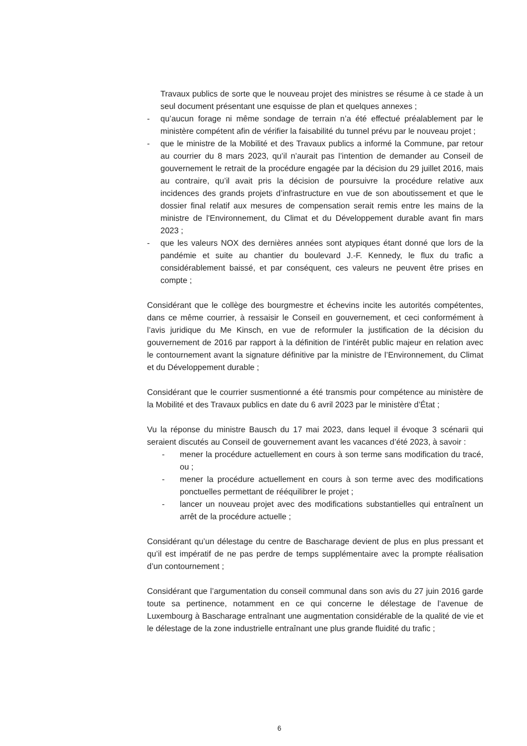Travaux publics de sorte que le nouveau projet des ministres se résume à ce stade à un seul document présentant une esquisse de plan et quelques annexes ;
- qu’aucun forage ni même sondage de terrain n’a été effectué préalablement par le ministère compétent afin de vérifier la faisabilité du tunnel prévu par le nouveau projet ;
- que le ministre de la Mobilité et des Travaux publics a informé la Commune, par retour au courrier du 8 mars 2023, qu’il n’aurait pas l’intention de demander au Conseil de gouvernement le retrait de la procédure engagée par la décision du 29 juillet 2016, mais au contraire, qu’il avait pris la décision de poursuivre la procédure relative aux incidences des grands projets d’infrastructure en vue de son aboutissement et que le dossier final relatif aux mesures de compensation serait remis entre les mains de la ministre de l'Environnement, du Climat et du Développement durable avant fin mars 2023 ;
- que les valeurs NOX des dernières années sont atypiques étant donné que lors de la pandémie et suite au chantier du boulevard J.-F. Kennedy, le flux du trafic a considérablement baissé, et par conséquent, ces valeurs ne peuvent être prises en compte ;
Considérant que le collège des bourgmestre et échevins incite les autorités compétentes, dans ce même courrier, à ressaisir le Conseil en gouvernement, et ceci conformément à l’avis juridique du Me Kinsch, en vue de reformuler la justification de la décision du gouvernement de 2016 par rapport à la définition de l’intérêt public majeur en relation avec le contournement avant la signature définitive par la ministre de l’Environnement, du Climat et du Développement durable ;
Considérant que le courrier susmentionné a été transmis pour compétence au ministère de la Mobilité et des Travaux publics en date du 6 avril 2023 par le ministère d’État ;
Vu la réponse du ministre Bausch du 17 mai 2023, dans lequel il évoque 3 scénarii qui seraient discutés au Conseil de gouvernement avant les vacances d’été 2023, à savoir :
- mener la procédure actuellement en cours à son terme sans modification du tracé, ou ;
- mener la procédure actuellement en cours à son terme avec des modifications ponctuelles permettant de rééquilibrer le projet ;
- lancer un nouveau projet avec des modifications substantielles qui entraînent un arrêt de la procédure actuelle ;
Considérant qu’un délestage du centre de Bascharage devient de plus en plus pressant et qu’il est impératif de ne pas perdre de temps supplémentaire avec la prompte réalisation d’un contournement ;
Considérant que l’argumentation du conseil communal dans son avis du 27 juin 2016 garde toute sa pertinence, notamment en ce qui concerne le délestage de l’avenue de Luxembourg à Bascharage entraînant une augmentation considérable de la qualité de vie et le délestage de la zone industrielle entraînant une plus grande fluidité du trafic ;
6